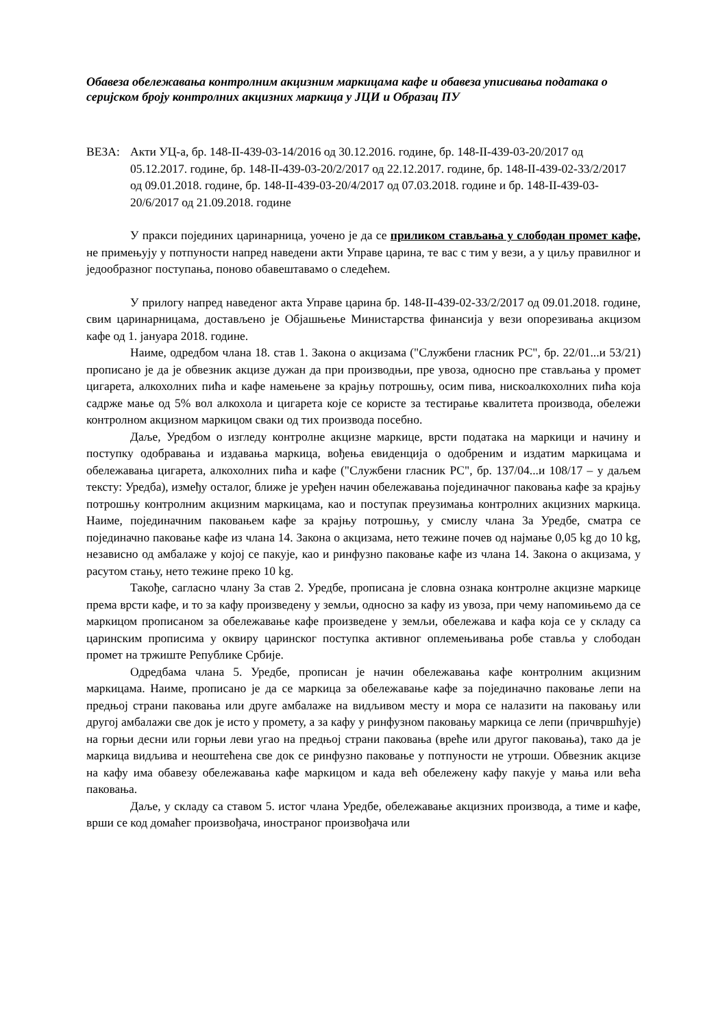Обавеза обележавања контролним акцизним маркицама кафе и обавеза уписивања података о серијском броју контролних акцизних маркица у ЈЦИ и Образац ПУ
ВЕЗА: Акти УЦ-а, бр. 148-II-439-03-14/2016 од 30.12.2016. године, бр. 148-II-439-03-20/2017 од 05.12.2017. године, бр. 148-II-439-03-20/2/2017 од 22.12.2017. године, бр. 148-II-439-02-33/2/2017 од 09.01.2018. године, бр. 148-II-439-03-20/4/2017 од 07.03.2018. године и бр. 148-II-439-03-20/6/2017 од 21.09.2018. године
У пракси појединих царинарница, уочено је да се приликом стављања у слободан промет кафе, не примењују у потпуности напред наведени акти Управе царина, те вас с тим у вези, а у циљу правилног и једообразног поступања, поново обавештавамо о следећем.
У прилогу напред наведеног акта Управе царина бр. 148-II-439-02-33/2/2017 од 09.01.2018. године, свим царинарницама, достављено је Објашњење Министарства финансија у вези опорезивања акцизом кафе од 1. јануара 2018. године.
Наиме, одредбом члана 18. став 1. Закона о акцизама ("Службени гласник РС", бр. 22/01...и 53/21) прописано је да је обвезник акцизе дужан да при производњи, пре увоза, односно пре стављања у промет цигарета, алкохолних пића и кафе намењене за крајњу потрошњу, осим пива, нискоалкохолних пића која садрже мање од 5% вол алкохола и цигарета које се користе за тестирање квалитета производа, обележи контролном акцизном маркицом сваки од тих производа посебно.
Даље, Уредбом о изгледу контролне акцизне маркице, врсти података на маркици и начину и поступку одобравања и издавања маркица, вођења евиденција о одобреним и издатим маркицама и обележавања цигарета, алкохолних пића и кафе ("Службени гласник РС", бр. 137/04...и 108/17 – у даљем тексту: Уредба), између осталог, ближе је уређен начин обележавања појединачног паковања кафе за крајњу потрошњу контролним акцизним маркицама, као и поступак преузимања контролних акцизних маркица. Наиме, појединачним паковањем кафе за крајњу потрошњу, у смислу члана 3а Уредбе, сматра се појединачно паковање кафе из члана 14. Закона о акцизама, нето тежине почев од најмање 0,05 kg до 10 kg, независно од амбалаже у којој се пакује, као и ринфузно паковање кафе из члана 14. Закона о акцизама, у расутом стању, нето тежине преко 10 kg.
Такође, сагласно члану 3а став 2. Уредбе, прописана је словна ознака контролне акцизне маркице према врсти кафе, и то за кафу произведену у земљи, односно за кафу из увоза, при чему напомињемо да се маркицом прописаном за обележавање кафе произведене у земљи, обележава и кафа која се у складу са царинским прописима у оквиру царинског поступка активног оплемењивања робе ставља у слободан промет на тржиште Републике Србије.
Одредбама члана 5. Уредбе, прописан је начин обележавања кафе контролним акцизним маркицама. Наиме, прописано је да се маркица за обележавање кафе за појединачно паковање лепи на предњој страни паковања или друге амбалаже на видљивом месту и мора се налазити на паковању или другој амбалажи све док је исто у промету, а за кафу у ринфузном паковању маркица се лепи (причвршћује) на горњи десни или горњи леви угао на предњој страни паковања (вреће или другог паковања), тако да је маркица видљива и неоштећена све док се ринфузно паковање у потпуности не утроши. Обвезник акцизе на кафу има обавезу обележавања кафе маркицом и када већ обележену кафу пакује у мања или већа паковања.
Даље, у складу са ставом 5. истог члана Уредбе, обележавање акцизних производа, а тиме и кафе, врши се код домаћег произвођача, иностраног произвођача или